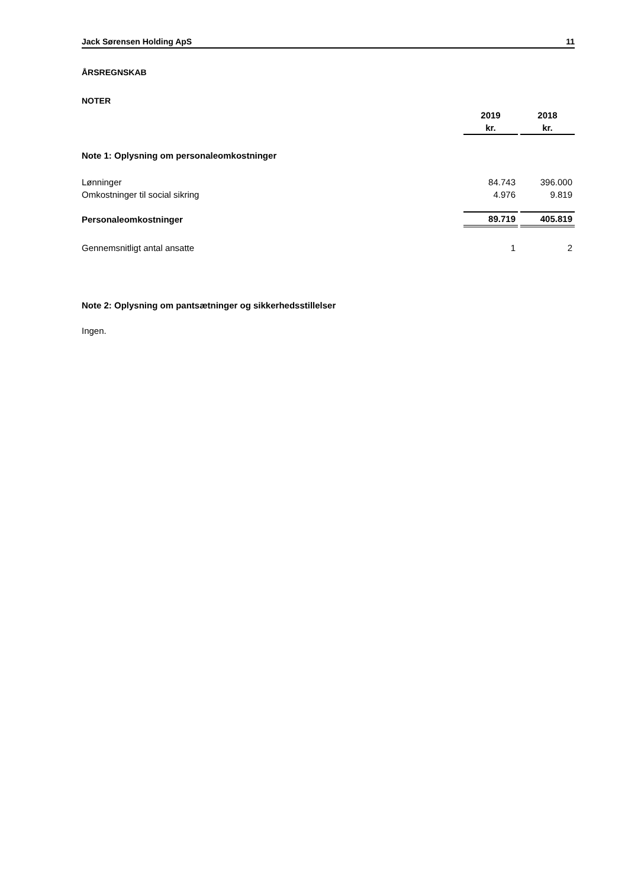Jack Sørensen Holding ApS 11
ÅRSREGNSKAB
NOTER
| | 2019 | | 2018 |
| | kr. | | kr. |
| Note 1: Oplysning om personaleomkostninger | | | |
| Lønninger | 84.743 | | 396.000 |
| Omkostninger til social sikring | 4.976 | | 9.819 |
| Personaleomkostninger | 89.719 | | 405.819 |
| Gennemsnitligt antal ansatte | 1 | | 2 |
Note 2: Oplysning om pantsætninger og sikkerhedsstillelser
Ingen.